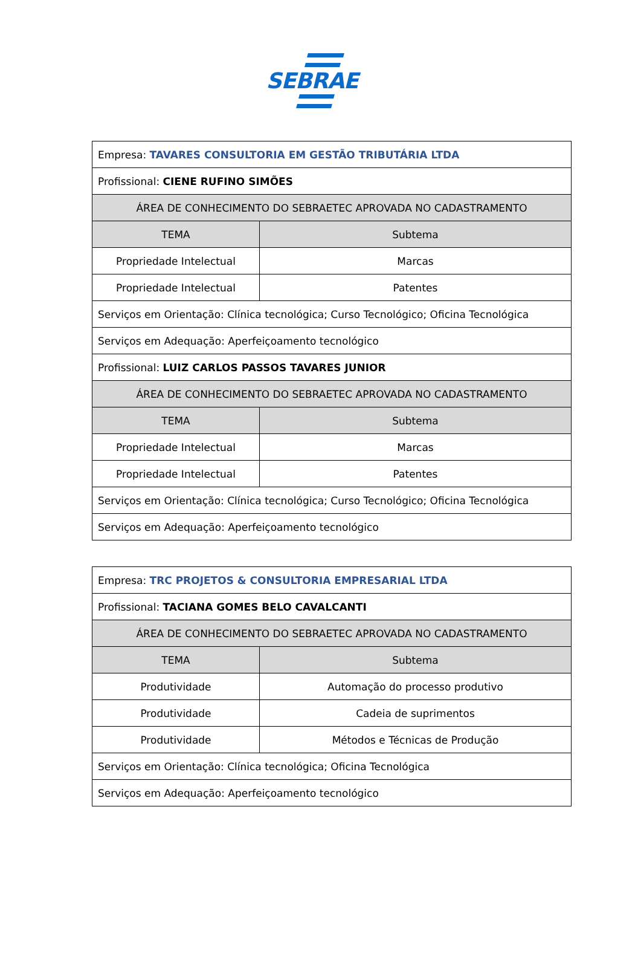SEBRAE
| Empresa: TAVARES CONSULTORIA EM GESTÃO TRIBUTÁRIA LTDA | |
| Profissional: CIENE RUFINO SIMÕES | |
| ÁREA DE CONHECIMENTO DO SEBRAETEC APROVADA NO CADASTRAMENTO | |
| TEMA | Subtema |
| Propriedade Intelectual | Marcas |
| Propriedade Intelectual | Patentes |
| Serviços em Orientação: Clínica tecnológica; Curso Tecnológico; Oficina Tecnológica | |
| Serviços em Adequação: Aperfeiçoamento tecnológico | |
| Profissional: LUIZ CARLOS PASSOS TAVARES JUNIOR | |
| ÁREA DE CONHECIMENTO DO SEBRAETEC APROVADA NO CADASTRAMENTO | |
| TEMA | Subtema |
| Propriedade Intelectual | Marcas |
| Propriedade Intelectual | Patentes |
| Serviços em Orientação: Clínica tecnológica; Curso Tecnológico; Oficina Tecnológica | |
| Serviços em Adequação: Aperfeiçoamento tecnológico | |
| Empresa: TRC PROJETOS & CONSULTORIA EMPRESARIAL LTDA | |
| Profissional: TACIANA GOMES BELO CAVALCANTI | |
| ÁREA DE CONHECIMENTO DO SEBRAETEC APROVADA NO CADASTRAMENTO | |
| TEMA | Subtema |
| Produtividade | Automação do processo produtivo |
| Produtividade | Cadeia de suprimentos |
| Produtividade | Métodos e Técnicas de Produção |
| Serviços em Orientação: Clínica tecnológica; Oficina Tecnológica | |
| Serviços em Adequação: Aperfeiçoamento tecnológico | |